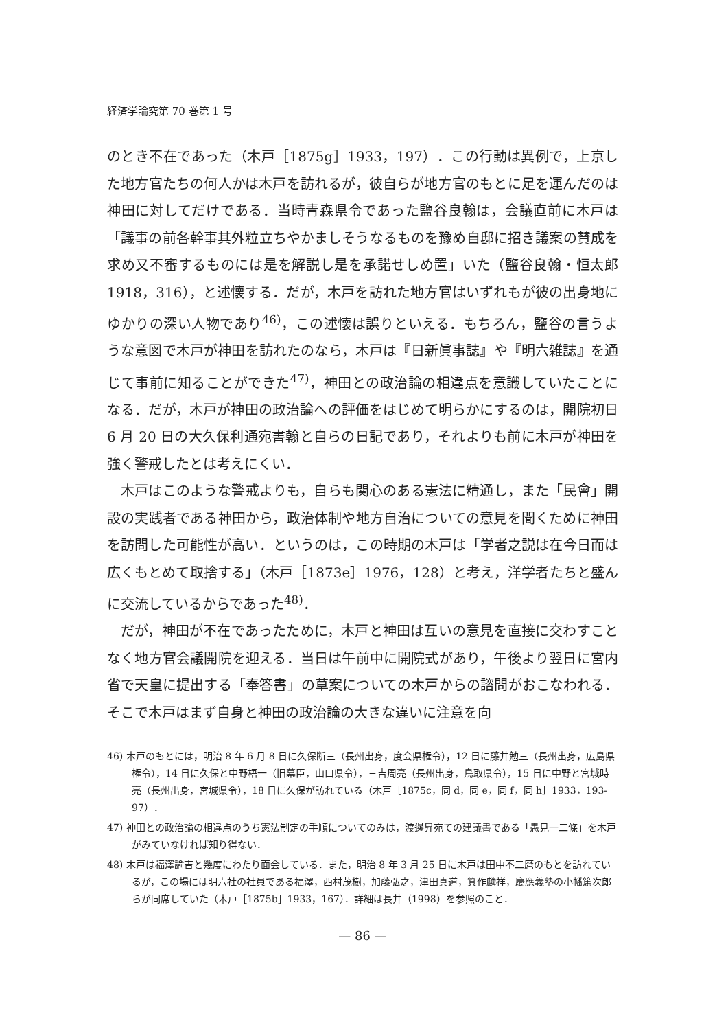経済学論究第 70 巻第 1 号
のとき不在であった（木戸［1875g］1933，197）．この行動は異例で，上京した地方官たちの何人かは木戸を訪れるが，彼自らが地方官のもとに足を運んだのは神田に対してだけである．当時青森県令であった鹽谷良翰は，会議直前に木戸は「議事の前各幹事其外粒立ちやかましそうなるものを豫め自邸に招き議案の賛成を求め又不審するものには是を解説し是を承諾せしめ置」いた（鹽谷良翰・恒太郎 1918，316），と述懐する．だが，木戸を訪れた地方官はいずれもが彼の出身地にゆかりの深い人物であり<sup>46)</sup>，この述懐は誤りといえる．もちろん，鹽谷の言うような意図で木戸が神田を訪れたのなら，木戸は『日新眞事誌』や『明六雑誌』を通じて事前に知ることができた<sup>47)</sup>，神田との政治論の相違点を意識していたことになる．だが，木戸が神田の政治論への評価をはじめて明らかにするのは，開院初日 6 月 20 日の大久保利通宛書翰と自らの日記であり，それよりも前に木戸が神田を強く警戒したとは考えにくい．
木戸はこのような警戒よりも，自らも関心のある憲法に精通し，また「民會」開設の実践者である神田から，政治体制や地方自治についての意見を聞くために神田を訪問した可能性が高い．というのは，この時期の木戸は「学者之説は在今日而は広くもとめて取捨する」（木戸［1873e］1976，128）と考え，洋学者たちと盛んに交流しているからであった<sup>48)</sup>．
だが，神田が不在であったために，木戸と神田は互いの意見を直接に交わすことなく地方官会議開院を迎える．当日は午前中に開院式があり，午後より翌日に宮内省で天皇に提出する「奉答書」の草案についての木戸からの諮問がおこなわれる．そこで木戸はまず自身と神田の政治論の大きな違いに注意を向
46) 木戸のもとには，明治 8 年 6 月 8 日に久保断三（長州出身，度会県権令），12 日に藤井勉三（長州出身，広島県権令），14 日に久保と中野梧一（旧幕臣，山口県令），三吉周亮（長州出身，鳥取県令），15 日に中野と宮城時亮（長州出身，宮城県令），18 日に久保が訪れている（木戸［1875c，同 d，同 e，同 f，同 h］1933，193-97）．
47) 神田との政治論の相違点のうち憲法制定の手順についてのみは，渡邊昇宛ての建議書である「愚見一二條」を木戸がみていなければ知り得ない．
48) 木戸は福澤諭吉と幾度にわたり面会している．また，明治 8 年 3 月 25 日に木戸は田中不二麿のもとを訪れているが，この場には明六社の社員である福澤，西村茂樹，加藤弘之，津田真道，箕作麟祥，慶應義塾の小幡篤次郎らが同席していた（木戸［1875b］1933，167）．詳細は長井（1998）を参照のこと．
— 86 —